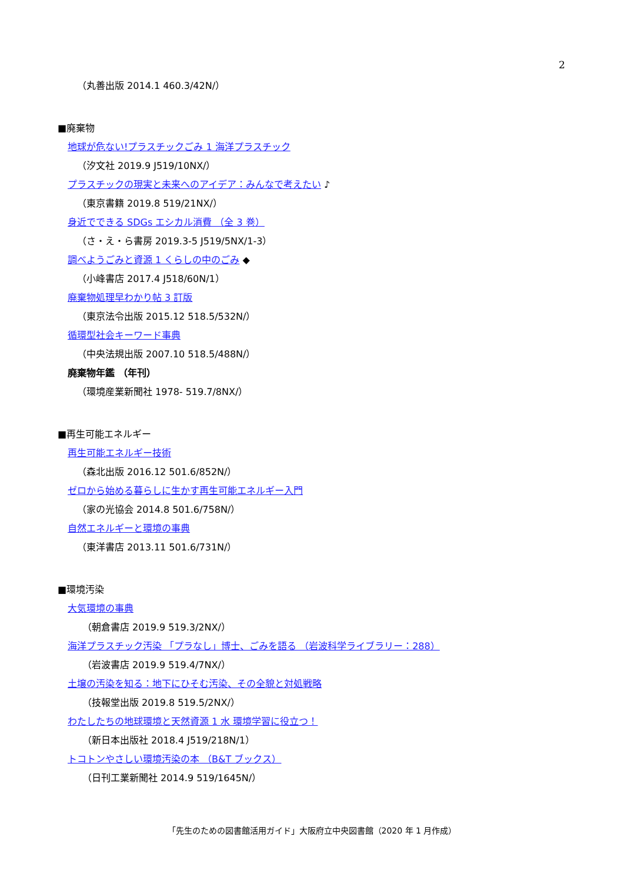2
（丸善出版 2014.1 460.3/42N/）
■廃棄物
地球が危ない!プラスチックごみ 1 海洋プラスチック
（汐文社 2019.9 J519/10NX/）
プラスチックの現実と未来へのアイデア：みんなで考えたい ♪
（東京書籍 2019.8 519/21NX/）
身近でできる SDGs エシカル消費 （全 3 巻）
（さ・え・ら書房 2019.3-5 J519/5NX/1-3）
調べようごみと資源 1 くらしの中のごみ ◆
（小峰書店 2017.4 J518/60N/1）
廃棄物処理早わかり帖 3 訂版
（東京法令出版 2015.12 518.5/532N/）
循環型社会キーワード事典
（中央法規出版 2007.10 518.5/488N/）
廃棄物年鑑 （年刊）
（環境産業新聞社 1978- 519.7/8NX/）
■再生可能エネルギー
再生可能エネルギー技術
（森北出版 2016.12 501.6/852N/）
ゼロから始める暮らしに生かす再生可能エネルギー入門
（家の光協会 2014.8 501.6/758N/）
自然エネルギーと環境の事典
（東洋書店 2013.11 501.6/731N/）
■環境汚染
大気環境の事典
（朝倉書店 2019.9 519.3/2NX/）
海洋プラスチック汚染 「プラなし」博士、ごみを語る （岩波科学ライブラリー：288）
（岩波書店 2019.9 519.4/7NX/）
土壌の汚染を知る：地下にひそむ汚染、その全貌と対処戦略
（技報堂出版 2019.8 519.5/2NX/）
わたしたちの地球環境と天然資源 1 水 環境学習に役立つ！
（新日本出版社 2018.4 J519/218N/1）
トコトンやさしい環境汚染の本 （B&T ブックス）
（日刊工業新聞社 2014.9 519/1645N/）
「先生のための図書館活用ガイド」大阪府立中央図書館（2020 年 1 月作成）